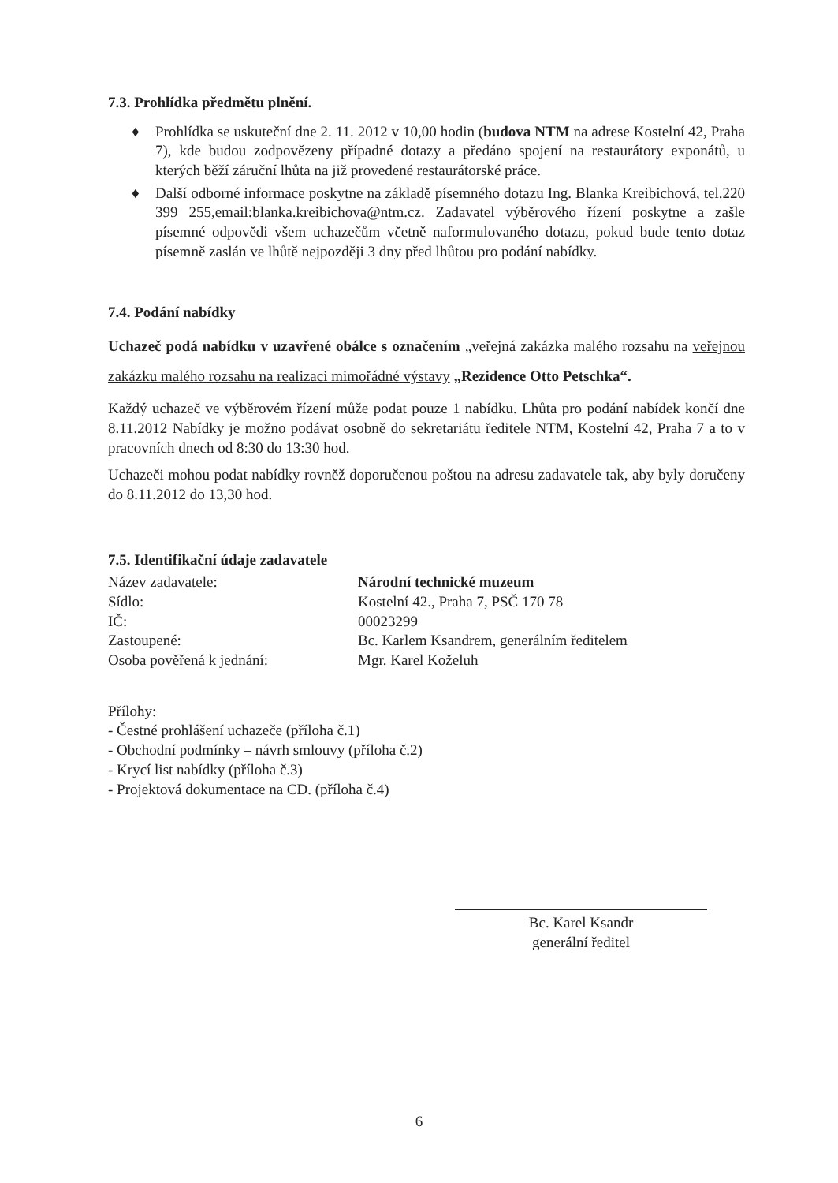7.3. Prohlídka předmětu plnění.
♦ Prohlídka se uskuteční dne 2. 11. 2012 v 10,00 hodin (budova NTM na adrese Kostelní 42, Praha 7), kde budou zodpovězeny případné dotazy a předáno spojení na restaurátory exponátů, u kterých běží záruční lhůta na již provedené restaurátorské práce.
♦ Další odborné informace poskytne na základě písemného dotazu Ing. Blanka Kreibichová, tel.220 399 255,email:blanka.kreibichova@ntm.cz. Zadavatel výběrového řízení poskytne a zašle písemné odpovědi všem uchazečům včetně naformulovaného dotazu, pokud bude tento dotaz písemně zaslán ve lhůtě nejpozději 3 dny před lhůtou pro podání nabídky.
7.4. Podání nabídky
Uchazeč podá nabídku v uzavřené obálce s označením „veřejná zakázka malého rozsahu na veřejnou zakázku malého rozsahu na realizaci mimořádné výstavy „Rezidence Otto Petschka“.
Každý uchazeč ve výběrovém řízení může podat pouze 1 nabídku. Lhůta pro podání nabídek končí dne 8.11.2012 Nabídky je možno podávat osobně do sekretariátu ředitele NTM, Kostelní 42, Praha 7 a to v pracovních dnech od 8:30 do 13:30 hod.
Uchazeči mohou podat nabídky rovněž doporučenou poštou na adresu zadavatele tak, aby byly doručeny do 8.11.2012 do 13,30 hod.
7.5. Identifikační údaje zadavatele
Název zadavatele: Národní technické muzeum
Sídlo: Kostelní 42., Praha 7, PSČ 170 78
IČ: 00023299
Zastoupené: Bc. Karlem Ksandrem, generálním ředitelem
Osoba pověřená k jednání: Mgr. Karel Koželuh
Přílohy:
- Čestné prohlášení uchazeče (příloha č.1)
- Obchodní podmínky – návrh smlouvy (příloha č.2)
- Krycí list nabídky (příloha č.3)
- Projektová dokumentace na CD. (příloha č.4)
Bc. Karel Ksandr
generální ředitel
6